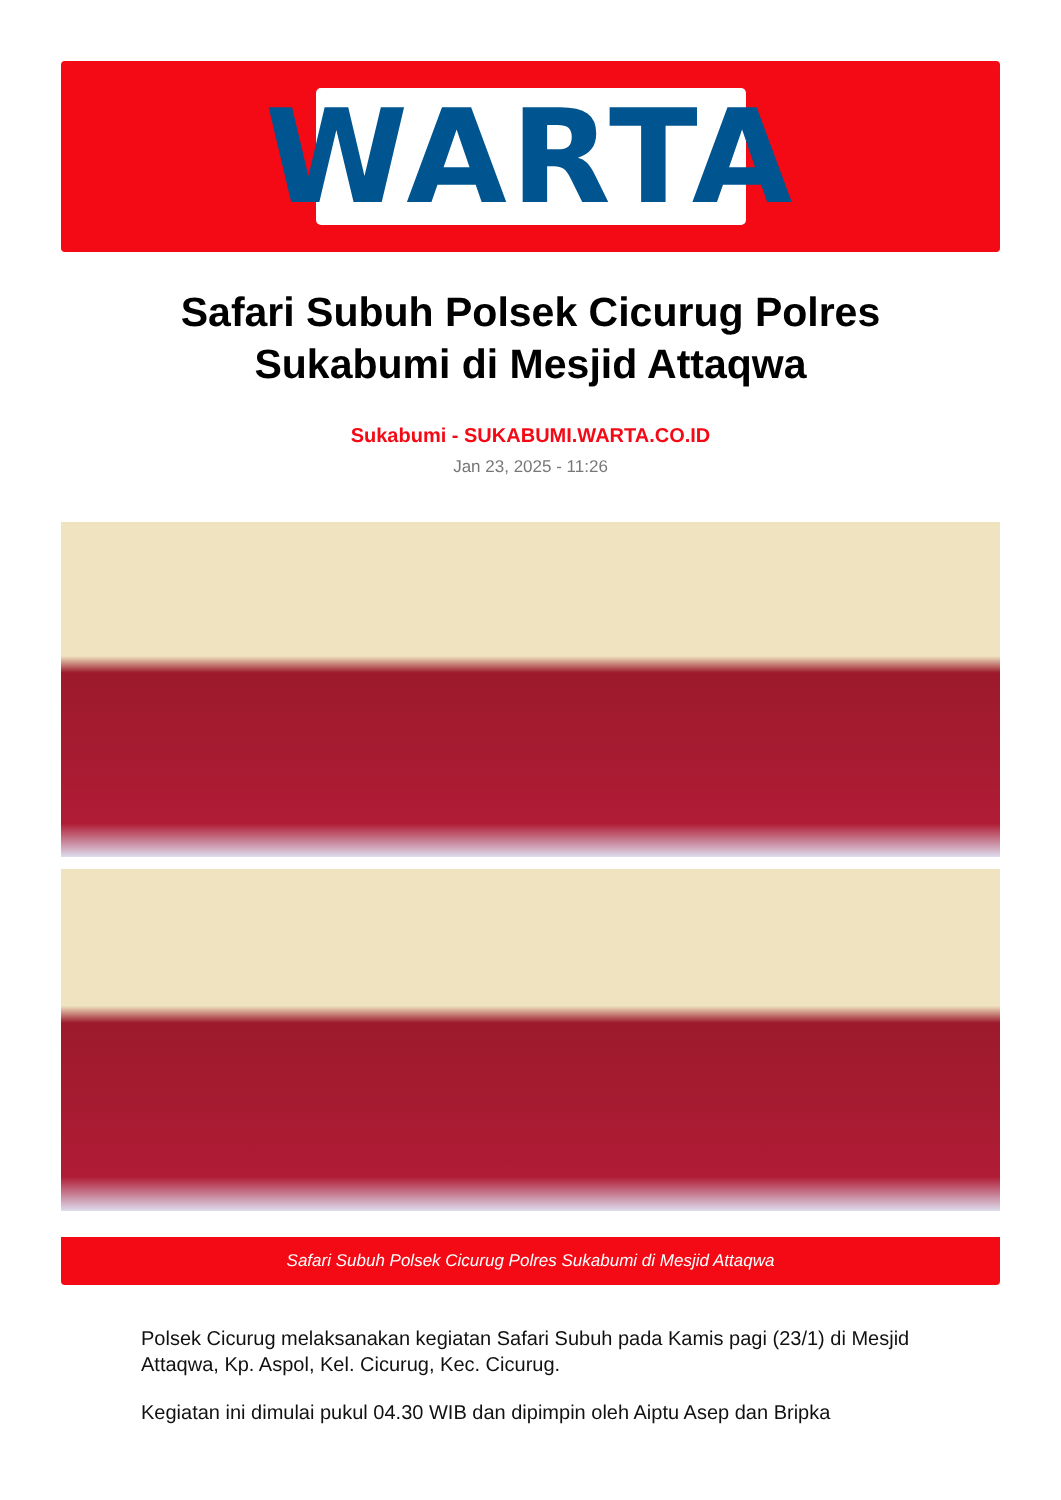WARTA
Safari Subuh Polsek Cicurug Polres Sukabumi di Mesjid Attaqwa
Sukabumi - SUKABUMI.WARTA.CO.ID
Jan 23, 2025 - 11:26
Safari Subuh Polsek Cicurug Polres Sukabumi di Mesjid Attaqwa
Polsek Cicurug melaksanakan kegiatan Safari Subuh pada Kamis pagi (23/1) di Mesjid Attaqwa, Kp. Aspol, Kel. Cicurug, Kec. Cicurug.
Kegiatan ini dimulai pukul 04.30 WIB dan dipimpin oleh Aiptu Asep dan Bripka